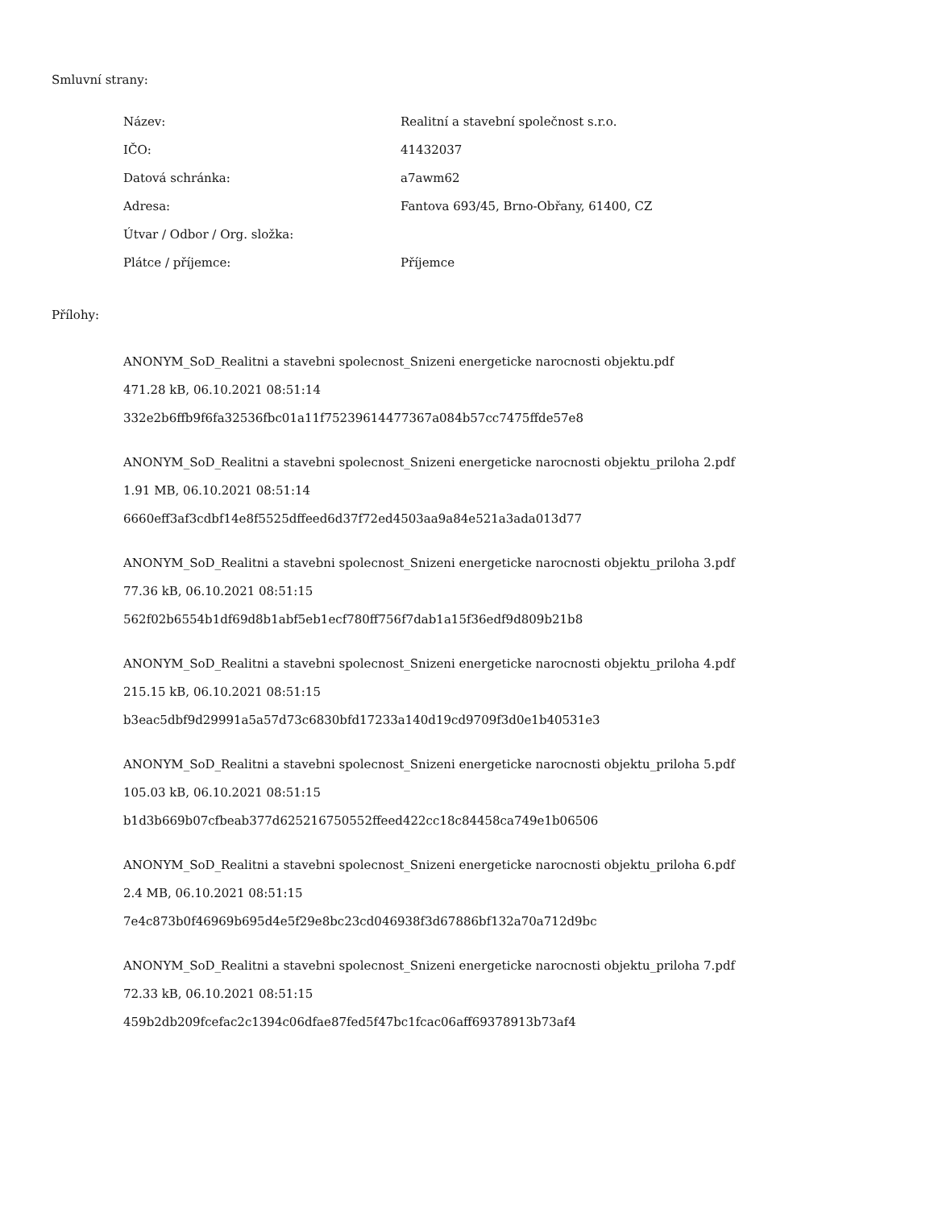Smluvní strany:
| Název: | Realitní a stavební společnost s.r.o. |
| IČO: | 41432037 |
| Datová schránka: | a7awm62 |
| Adresa: | Fantova 693/45, Brno-Obřany, 61400, CZ |
| Útvar / Odbor / Org. složka: | |
| Plátce / příjemce: | Příjemce |
Přílohy:
ANONYM_SoD_Realitni a stavebni spolecnost_Snizeni energeticke narocnosti objektu.pdf
471.28 kB, 06.10.2021 08:51:14
332e2b6ffb9f6fa32536fbc01a11f75239614477367a084b57cc7475ffde57e8
ANONYM_SoD_Realitni a stavebni spolecnost_Snizeni energeticke narocnosti objektu_priloha 2.pdf
1.91 MB, 06.10.2021 08:51:14
6660eff3af3cdbf14e8f5525dffeed6d37f72ed4503aa9a84e521a3ada013d77
ANONYM_SoD_Realitni a stavebni spolecnost_Snizeni energeticke narocnosti objektu_priloha 3.pdf
77.36 kB, 06.10.2021 08:51:15
562f02b6554b1df69d8b1abf5eb1ecf780ff756f7dab1a15f36edf9d809b21b8
ANONYM_SoD_Realitni a stavebni spolecnost_Snizeni energeticke narocnosti objektu_priloha 4.pdf
215.15 kB, 06.10.2021 08:51:15
b3eac5dbf9d29991a5a57d73c6830bfd17233a140d19cd9709f3d0e1b40531e3
ANONYM_SoD_Realitni a stavebni spolecnost_Snizeni energeticke narocnosti objektu_priloha 5.pdf
105.03 kB, 06.10.2021 08:51:15
b1d3b669b07cfbeab377d625216750552ffeed422cc18c84458ca749e1b06506
ANONYM_SoD_Realitni a stavebni spolecnost_Snizeni energeticke narocnosti objektu_priloha 6.pdf
2.4 MB, 06.10.2021 08:51:15
7e4c873b0f46969b695d4e5f29e8bc23cd046938f3d67886bf132a70a712d9bc
ANONYM_SoD_Realitni a stavebni spolecnost_Snizeni energeticke narocnosti objektu_priloha 7.pdf
72.33 kB, 06.10.2021 08:51:15
459b2db209fcefac2c1394c06dfae87fed5f47bc1fcac06aff69378913b73af4